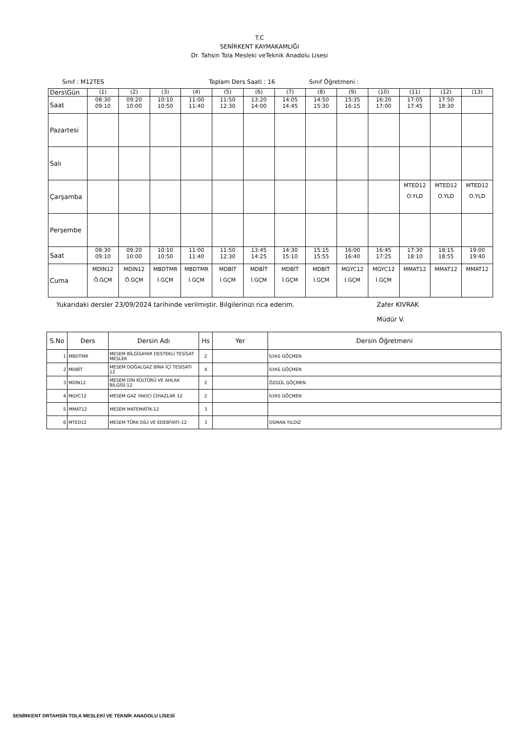T.C
SENİRKENT KAYMAKAMLIĞI
Dr. Tahsin Tola Mesleki veTeknik Anadolu Lisesi
Sınıf : M12TES Toplam Ders Saati : 16 Sınıf Öğretmeni :
| Ders\Gün | (1) | (2) | (3) | (4) | (5) | (6) | (7) | (8) | (9) | (10) | (11) | (12) | (13) |
| Saat | 08:30 09:10 | 09:20 10:00 | 10:10 10:50 | 11:00 11:40 | 11:50 12:30 | 13:20 14:00 | 14:05 14:45 | 14:50 15:30 | 15:35 16:15 | 16:20 17:00 | 17:05 17:45 | 17:50 18:30 | |
| Pazartesi | | | | | | | | | | | | | |
| Salı | | | | | | | | | | | | | |
| Çarşamba | | | | | | | | | | | MTED12 O.YLD | MTED12 O.YLD | MTED12 O.YLD |
| Perşembe | | | | | | | | | | | | | |
| Saat | 08:30 09:10 | 09:20 10:00 | 10:10 10:50 | 11:00 11:40 | 11:50 12:30 | 13:45 14:25 | 14:30 15:10 | 15:15 15:55 | 16:00 16:40 | 16:45 17:25 | 17:30 18:10 | 18:15 18:55 | 19:00 19:40 |
| Cuma | MDİN12 Ö.GÇM | MDİN12 Ö.GÇM | MBDTMR İ.GÇM | MBDTMR İ.GÇM | MDBİT İ.GÇM | MDBİT İ.GÇM | MDBİT İ.GÇM | MDBİT İ.GÇM | MGYC12 İ.GÇM | MGYC12 İ.GÇM | MMAT12 | MMAT12 | MMAT12 |
Yukarıdaki dersler 23/09/2024 tarihinde verilmiştir. Bilgilerinizi rica ederim. Zafer KIVRAK
Müdür V.
| S.No | Ders | Dersin Adı | Hs | Yer | Dersin Öğretmeni |
| --- | --- | --- | --- | --- | --- |
| 1 | MBDTMR | MESEM BİLGİSAYAR DESTEKLİ TESİSAT MESLEK | 2 | | İLYAS GÖÇMEN |
| 2 | MDBİT | MESEM DOĞALGAZ BİNA İÇİ TESİSATI 12 | 4 | | İLYAS GÖÇMEN |
| 3 | MDİN12 | MESEM DİN KÜLTÜRÜ VE AHLAK BİLGİSİ-12 | 2 | | ÖZGÜL GÖÇMEN |
| 4 | MGYC12 | MESEM GAZ YAKICI CİHAZLAR 12 | 2 | | İLYAS GÖÇMEN |
| 5 | MMAT12 | MESEM MATEMATİK-12 | 3 | | |
| 6 | MTED12 | MESEM TÜRK DİLİ VE EDEBİYATI-12 | 3 | | OSMAN YILDIZ |
SENİRKENT DRTAHSİN TOLA MESLEKİ VE TEKNİK ANADOLU LİSESİ